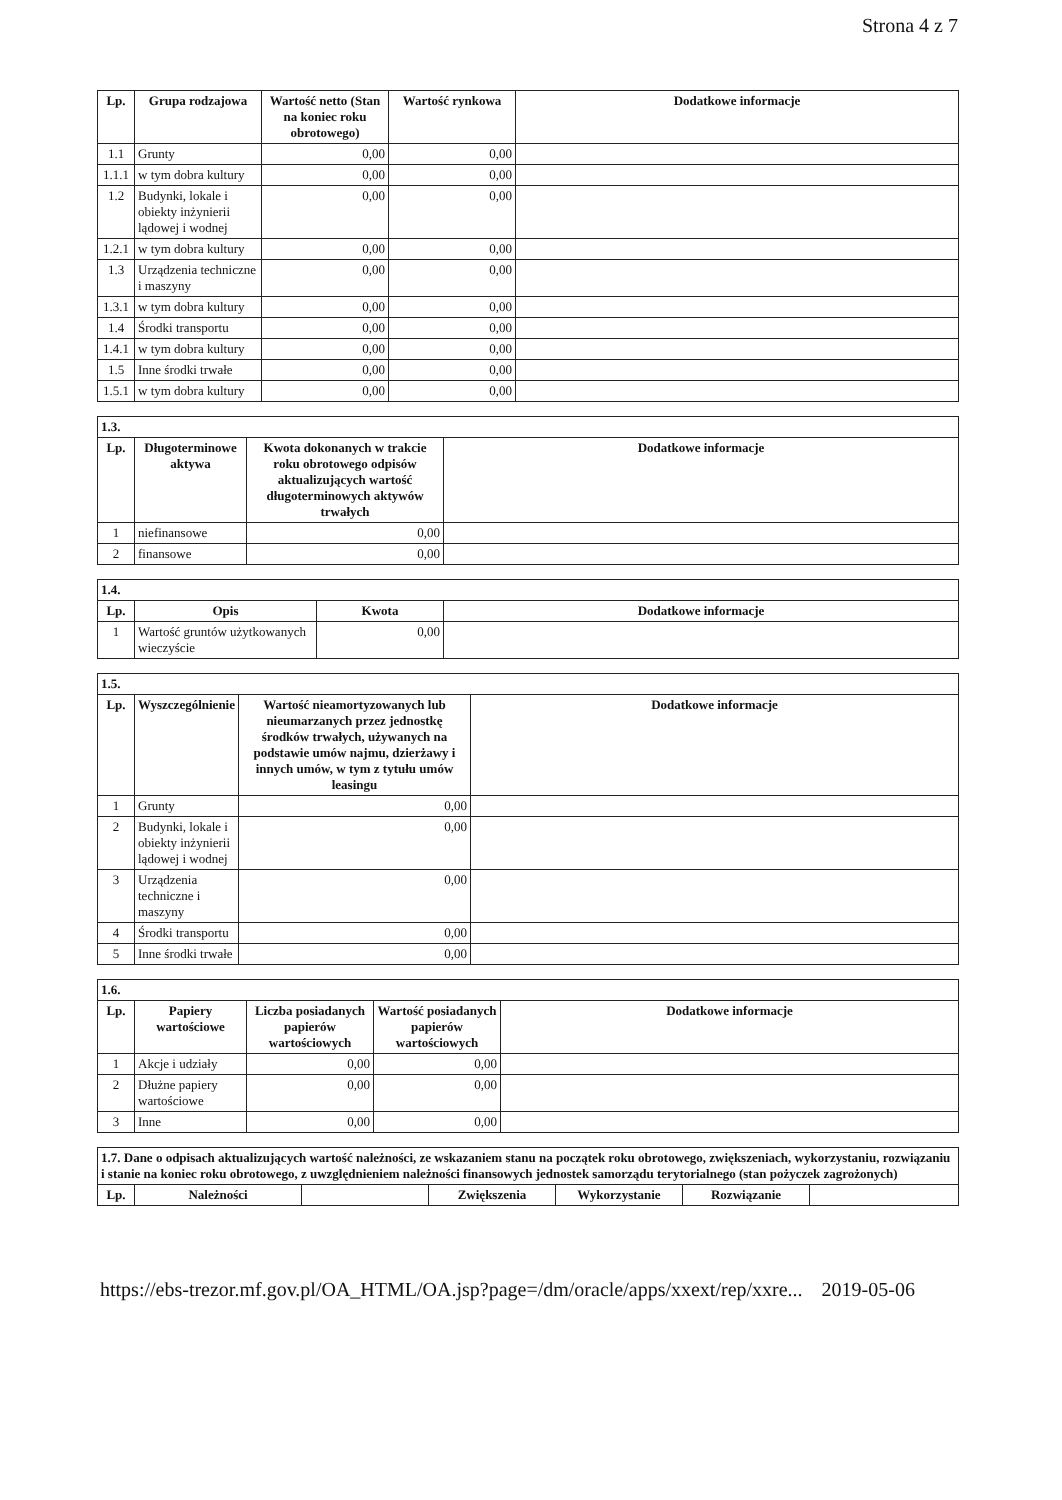Strona 4 z 7
| Lp. | Grupa rodzajowa | Wartość netto (Stan na koniec roku obrotowego) | Wartość rynkowa | Dodatkowe informacje |
| --- | --- | --- | --- | --- |
| 1.1 | Grunty | 0,00 | 0,00 | |
| 1.1.1 | w tym dobra kultury | 0,00 | 0,00 | |
| 1.2 | Budynki, lokale i obiekty inżynierii lądowej i wodnej | 0,00 | 0,00 | |
| 1.2.1 | w tym dobra kultury | 0,00 | 0,00 | |
| 1.3 | Urządzenia techniczne i maszyny | 0,00 | 0,00 | |
| 1.3.1 | w tym dobra kultury | 0,00 | 0,00 | |
| 1.4 | Środki transportu | 0,00 | 0,00 | |
| 1.4.1 | w tym dobra kultury | 0,00 | 0,00 | |
| 1.5 | Inne środki trwałe | 0,00 | 0,00 | |
| 1.5.1 | w tym dobra kultury | 0,00 | 0,00 | |
| 1.3. | | | |
| --- | --- | --- | --- |
| Lp. | Długoterminowe aktywa | Kwota dokonanych w trakcie roku obrotowego odpisów aktualizujących wartość długoterminowych aktywów trwałych | Dodatkowe informacje |
| 1 | niefinansowe | 0,00 | |
| 2 | finansowe | 0,00 | |
| 1.4. | | | |
| --- | --- | --- | --- |
| Lp. | Opis | Kwota | Dodatkowe informacje |
| 1 | Wartość gruntów użytkowanych wieczyście | 0,00 | |
| 1.5. | | | |
| --- | --- | --- | --- |
| Lp. | Wyszczególnienie | Wartość nieamortyzowanych lub nieumarzanych przez jednostkę środków trwałych, używanych na podstawie umów najmu, dzierżawy i innych umów, w tym z tytułu umów leasingu | Dodatkowe informacje |
| 1 | Grunty | 0,00 | |
| 2 | Budynki, lokale i obiekty inżynierii lądowej i wodnej | 0,00 | |
| 3 | Urządzenia techniczne i maszyny | 0,00 | |
| 4 | Środki transportu | 0,00 | |
| 5 | Inne środki trwałe | 0,00 | |
| 1.6. | | | | |
| --- | --- | --- | --- | --- |
| Lp. | Papiery wartościowe | Liczba posiadanych papierów wartościowych | Wartość posiadanych papierów wartościowych | Dodatkowe informacje |
| 1 | Akcje i udziały | 0,00 | 0,00 | |
| 2 | Dłużne papiery wartościowe | 0,00 | 0,00 | |
| 3 | Inne | 0,00 | 0,00 | |
| 1.7. Dane o odpisach aktualizujących wartość należności, ze wskazaniem stanu na początek roku obrotowego, zwiększeniach, wykorzystaniu, rozwiązaniu i stanie na koniec roku obrotowego, z uwzględnieniem należności finansowych jednostek samorządu terytorialnego (stan pożyczek zagrożonych) | | | | | | |
| --- | --- | --- | --- | --- | --- | --- |
| Lp. | Należności | | Zwiększenia | Wykorzystanie | Rozwiązanie | |
https://ebs-trezor.mf.gov.pl/OA_HTML/OA.jsp?page=/dm/oracle/apps/xxext/rep/xxre... 2019-05-06